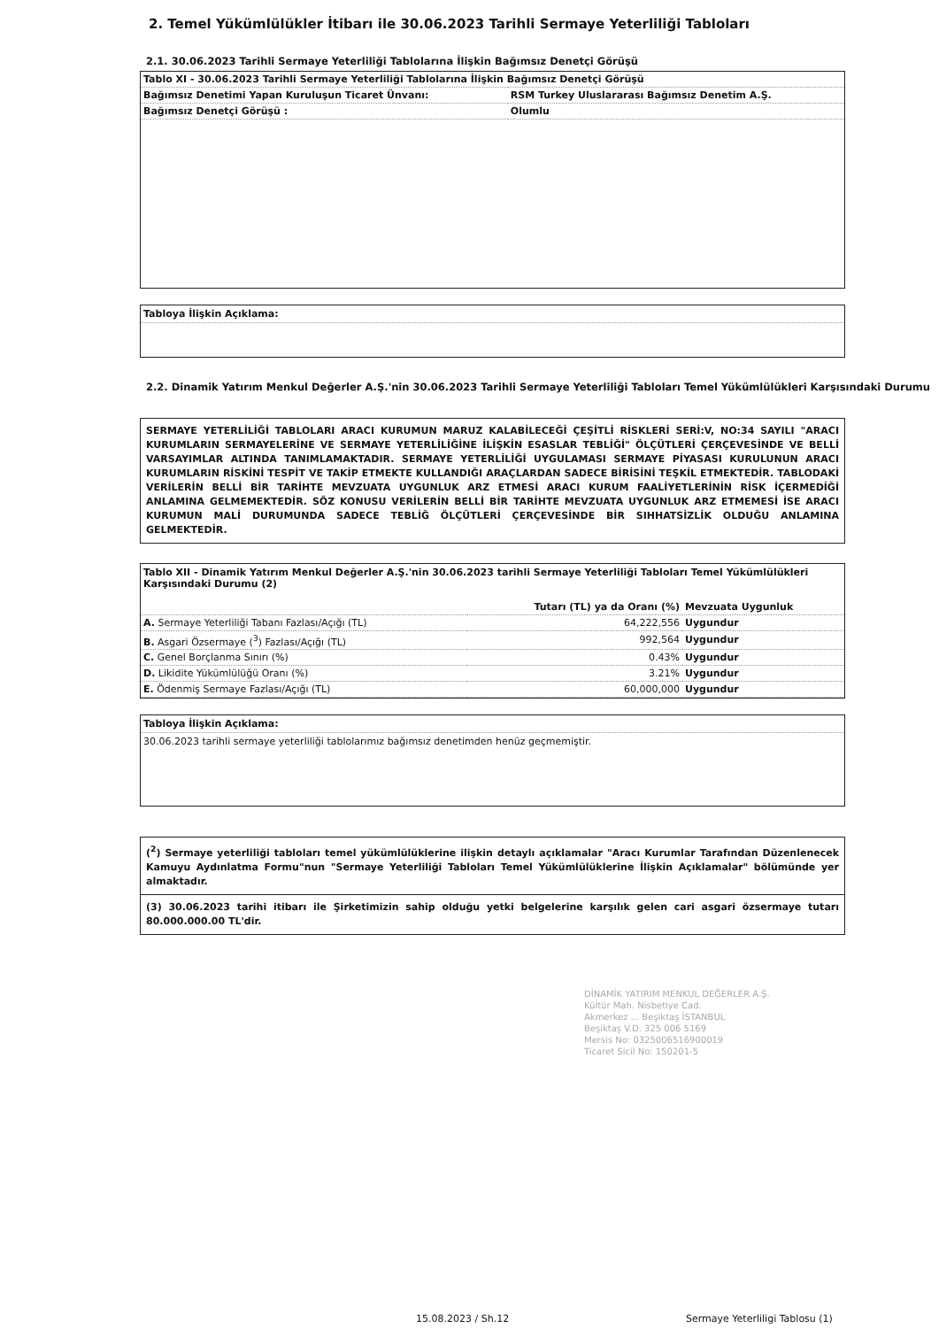2. Temel Yükümlülükler İtibarı ile 30.06.2023 Tarihli Sermaye Yeterliliği Tabloları
2.1. 30.06.2023 Tarihli Sermaye Yeterliliği Tablolarına İlişkin Bağımsız Denetçi Görüşü
| Tablo XI - 30.06.2023 Tarihli Sermaye Yeterliliği Tablolarına İlişkin Bağımsız Denetçi Görüşü | | |
| --- | --- | --- |
| Bağımsız Denetimi Yapan Kuruluşun Ticaret Ünvanı: | RSM Turkey Uluslararası Bağımsız Denetim A.Ş. | |
| Bağımsız Denetçi Görüşü : | Olumlu | |
Tabloya İlişkin Açıklama:
2.2. Dinamik Yatırım Menkul Değerler A.Ş.'nin 30.06.2023 Tarihli Sermaye Yeterliliği Tabloları Temel Yükümlülükleri Karşısındaki Durumu
SERMAYE YETERLİLİĞİ TABLOLARI ARACI KURUMUN MARUZ KALABİLECEĞİ ÇEŞİTLİ RİSKLERİ SERİ:V, NO:34 SAYILI "ARACI KURUMLARIN SERMAYELERİNE VE SERMAYE YETERLİLİĞİNE İLİŞKİN ESASLAR TEBLİĞİ" ÖLÇÜTLERİ ÇERÇEVESİNDE VE BELLİ VARSAYIMLAR ALTINDA TANIMLAMAKTADIR. SERMAYE YETERLİLİĞİ UYGULAMASI SERMAYE PİYASASI KURULUNUN ARACI KURUMLARIN RİSKİNİ TESPİT VE TAKİP ETMEKTE KULLANDIĞI ARAÇLARDAN SADECE BİRİSİNİ TEŞKİL ETMEKTEDİR. TABLODAKİ VERİLERİN BELLİ BİR TARİHTE MEVZUATA UYGUNLUK ARZ ETMESİ ARACI KURUM FAALİYETLERİNİN RİSK İÇERMEDİĞİ ANLAMINA GELMEMEKTEDİR. SÖZ KONUSU VERİLERİN BELLİ BİR TARİHTE MEVZUATA UYGUNLUK ARZ ETMEMESİ İSE ARACI KURUMUN MALİ DURUMUNDA SADECE TEBLİĞ ÖLÇÜTLERİ ÇERÇEVESİNDE BİR SIHHATSİZLİK OLDUĞU ANLAMINA GELMEKTEDİR.
Tablo XII - Dinamik Yatırım Menkul Değerler A.Ş.'nin 30.06.2023 tarihli Sermaye Yeterliliği Tabloları Temel Yükümlülükleri Karşısındaki Durumu (2)
| | Tutarı (TL) ya da Oranı (%) | Mevzuata Uygunluk |
| --- | --- | --- |
| A. Sermaye Yeterliliği Tabanı Fazlası/Açığı (TL) | 64,222,556 | Uygundur |
| B. Asgari Özsermaye (<sup>3</sup>) Fazlası/Açığı (TL) | 992,564 | Uygundur |
| C. Genel Borçlanma Sınırı (%) | 0.43% | Uygundur |
| D. Likidite Yükümlülüğü Oranı (%) | 3.21% | Uygundur |
| E. Ödenmiş Sermaye Fazlası/Açığı (TL) | 60,000,000 | Uygundur |
Tabloya İlişkin Açıklama:
30.06.2023 tarihli sermaye yeterliliği tablolarımız bağımsız denetimden henüz geçmemiştir.
(<sup>2</sup>) Sermaye yeterliliği tabloları temel yükümlülüklerine ilişkin detaylı açıklamalar "Aracı Kurumlar Tarafından Düzenlenecek Kamuyu Aydınlatma Formu"nun "Sermaye Yeterliliği Tabloları Temel Yükümlülüklerine İlişkin Açıklamalar" bölümünde yer almaktadır.
(3) 30.06.2023 tarihi itibarı ile Şirketimizin sahip olduğu yetki belgelerine karşılık gelen cari asgari özsermaye tutarı 80.000.000.00 TL'dir.
DİNAMİK YATIRIM MENKUL DEĞERLER A.Ş.
Kültür Mah. Nisbetiye Cad.
Akmerkez ... Beşiktaş İSTANBUL
Beşiktaş V.D. 325 006 5169
Mersis No: 0325006516900019
Ticaret Sicil No: 150201-5
15.08.2023 / Sh.12
Sermaye Yeterliligi Tablosu (1)